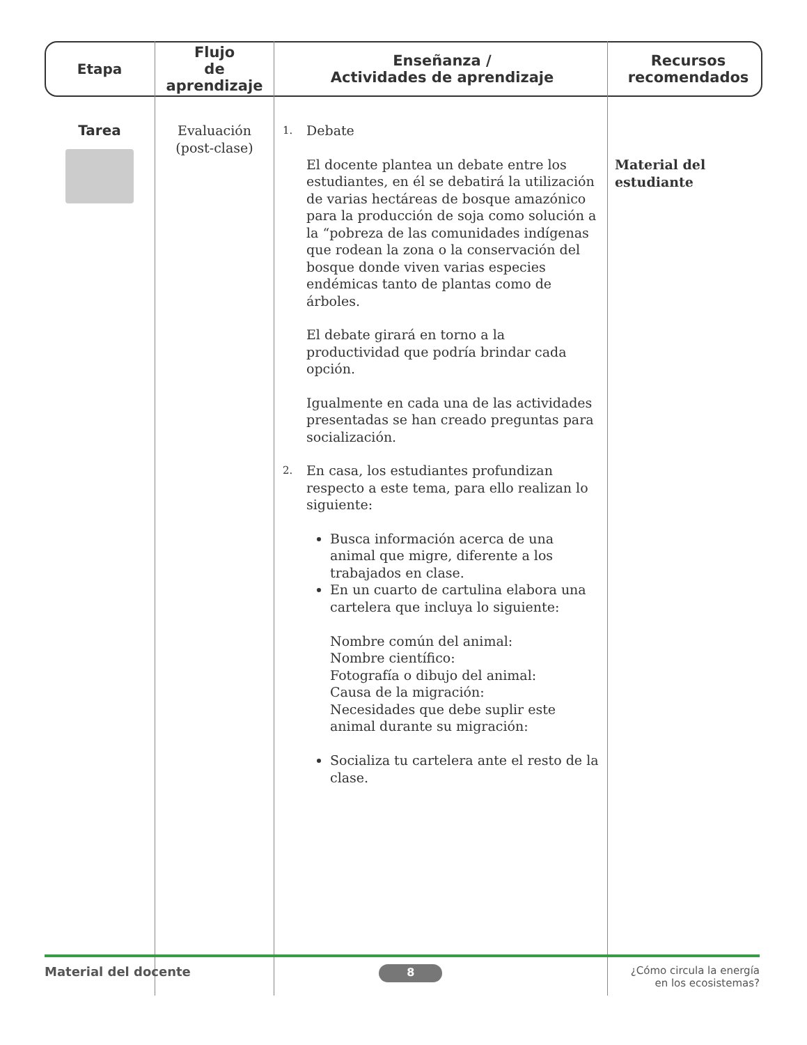| Etapa | Flujo de aprendizaje | Enseñanza / Actividades de aprendizaje | Recursos recomendados |
| --- | --- | --- | --- |
| Tarea | Evaluación (post-clase) | 1. Debate El docente plantea un debate entre los estudiantes, en él se debatirá la utilización de varias hectáreas de bosque amazónico para la producción de soja como solución a la “pobreza de las comunidades indígenas que rodean la zona o la conservación del bosque donde viven varias especies endémicas tanto de plantas como de árboles. El debate girará en torno a la productividad que podría brindar cada opción. Igualmente en cada una de las actividades presentadas se han creado preguntas para socialización. 2. En casa, los estudiantes profundizan respecto a este tema, para ello realizan lo siguiente: Busca información acerca de una animal que migre, diferente a los trabajados en clase. En un cuarto de cartulina elabora una cartelera que incluya lo siguiente: Nombre común del animal: Nombre científico: Fotografía o dibujo del animal: Causa de la migración: Necesidades que debe suplir este animal durante su migración: Socializa tu cartelera ante el resto de la clase. | Material del estudiante |
Material del docente 8 ¿Cómo circula la energía
en los ecosistemas?